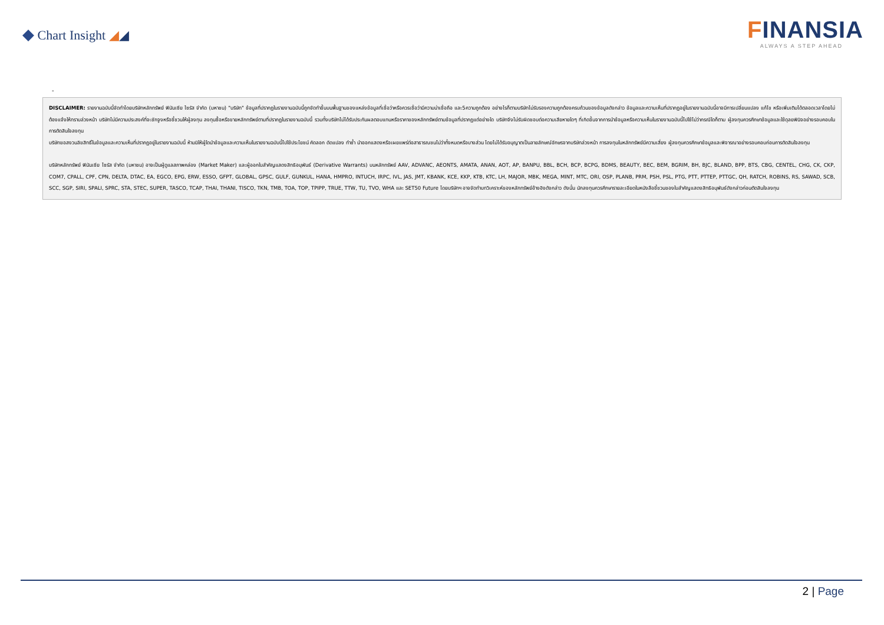◆ Chart Insight ◢◢
FINANSIA
ALWAYS A STEP AHEAD
-
DISCLAIMER: รายงานฉบับนี้จัดทำโดยบริษัทหลักทรัพย์ ฟินันเซีย ไซรัส จำกัด (มหาชน) "บริษัท" ข้อมูลที่ปรากฏในรายงานฉบับนี้ถูกจัดทำขึ้นบนพื้นฐานของแหล่งข้อมูลที่เชื่อว่าหรือควรเชื่อว่ามีความน่าเชื่อถือ และ5ความถูกต้อง อย่างไรก็ตามบริษัทไม่รับรองความถูกต้องครบถ้วนของข้อมูลดังกล่าว ข้อมูลและความเห็นที่ปรากฏอยู่ในรายงานฉบับนี้อาจมีการเปลี่ยนแปลง แก้ไข หรือเพิ่มเติมได้ตลอดเวลาโดยไม่ต้องแจ้งให้ทราบล่วงหน้า บริษัทไม่มีความประสงค์ที่จะชักจูงหรือชี้ชวนให้ผู้ลงทุน ลงทุนซื้อหรือขายหลักทรัพย์ตามที่ปรากฏในรายงานฉบับนี้ รวมทั้งบริษัทไม่ได้รับประกันผลตอบแทนหรือราคาของหลักทรัพย์ตามข้อมูลที่ปรากฏแต่อย่างใด บริษัทจึงไม่รับผิดชอบต่อความเสียหายใดๆ ที่เกิดขึ้นจากการนำข้อมูลหรือความเห็นในรายงานฉบับนี้ไปใช้ไม่ว่ากรณีใดก็ตาม ผู้ลงทุนควรศึกษาข้อมูลและใช้ดุลยพินิจอย่างรอบคอบในการตัดสินใจลงทุน
บริษัทขอสงวนลิขสิทธิ์ในข้อมูลและความเห็นที่ปรากฏอยู่ในรายงานฉบับนี้ ห้ามมิให้ผู้ใดนำข้อมูลและความเห็นในรายงานฉบับนี้ไปใช้ประโยชน์ คัดลอก ดัดแปลง ทำซ้ำ นำออกแสดงหรือเผยแพร่ต่อสาธารณชนไม่ว่าทั้งหมดหรือบางส่วน โดยไม่ได้รับอนุญาตเป็นลายลักษณ์อักษรจากบริษัทล่วงหน้า การลงทุนในหลักทรัพย์มีความเสี่ยง ผู้ลงทุนควรศึกษาข้อมูลและพิจารณาอย่างรอบคอบก่อนการตัดสินใจลงทุน
บริษัทหลักทรัพย์ ฟินันเซีย ไซรัส จำกัด (มหาชน) อาจเป็นผู้ดูแลสภาพคล่อง (Market Maker) และผู้ออกใบสำคัญแสดงสิทธิอนุพันธ์ (Derivative Warrants) บนหลักทรัพย์ AAV, ADVANC, AEONTS, AMATA, ANAN, AOT, AP, BANPU, BBL, BCH, BCP, BCPG, BDMS, BEAUTY, BEC, BEM, BGRIM, BH, BJC, BLAND, BPP, BTS, CBG, CENTEL, CHG, CK, CKP, COM7, CPALL, CPF, CPN, DELTA, DTAC, EA, EGCO, EPG, ERW, ESSO, GFPT, GLOBAL, GPSC, GULF, GUNKUL, HANA, HMPRO, INTUCH, IRPC, IVL, JAS, JMT, KBANK, KCE, KKP, KTB, KTC, LH, MAJOR, MBK, MEGA, MINT, MTC, ORI, OSP, PLANB, PRM, PSH, PSL, PTG, PTT, PTTEP, PTTGC, QH, RATCH, ROBINS, RS, SAWAD, SCB, SCC, SGP, SIRI, SPALI, SPRC, STA, STEC, SUPER, TASCO, TCAP, THAI, THANI, TISCO, TKN, TMB, TOA, TOP, TPIPP, TRUE, TTW, TU, TVO, WHA และ SET50 Future โดยบริษัทฯ อาจจัดทำบทวิเคราะห์ของหลักทรัพย์อ้างอิงดังกล่าว ดังนั้น นักลงทุนควรศึกษารายละเอียดในหนังสือชี้ชวนของใบสำคัญแสดงสิทธิอนุพันธ์ดังกล่าวก่อนตัดสินใจลงทุน
2 | Page